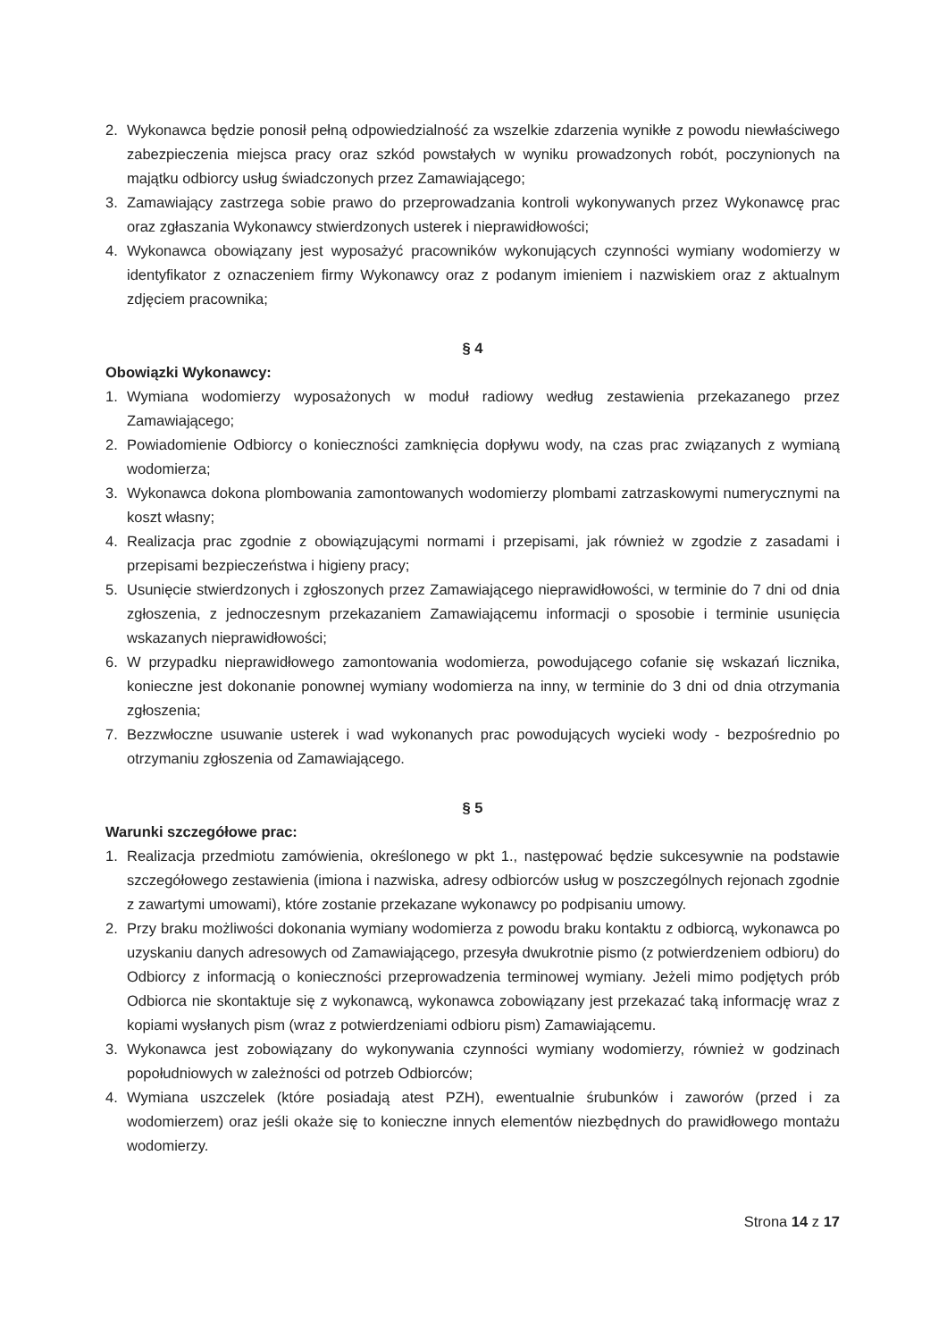2. Wykonawca będzie ponosił pełną odpowiedzialność za wszelkie zdarzenia wynikłe z powodu niewłaściwego zabezpieczenia miejsca pracy oraz szkód powstałych w wyniku prowadzonych robót, poczynionych na majątku odbiorcy usług świadczonych przez Zamawiającego;
3. Zamawiający zastrzega sobie prawo do przeprowadzania kontroli wykonywanych przez Wykonawcę prac oraz zgłaszania Wykonawcy stwierdzonych usterek i nieprawidłowości;
4. Wykonawca obowiązany jest wyposażyć pracowników wykonujących czynności wymiany wodomierzy w identyfikator z oznaczeniem firmy Wykonawcy oraz z podanym imieniem i nazwiskiem oraz z aktualnym zdjęciem pracownika;
§ 4
Obowiązki Wykonawcy:
1. Wymiana wodomierzy wyposażonych w moduł radiowy według zestawienia przekazanego przez Zamawiającego;
2. Powiadomienie Odbiorcy o konieczności zamknięcia dopływu wody, na czas prac związanych z wymianą wodomierza;
3. Wykonawca dokona plombowania zamontowanych wodomierzy plombami zatrzaskowymi numerycznymi na koszt własny;
4. Realizacja prac zgodnie z obowiązującymi normami i przepisami, jak również w zgodzie z zasadami i przepisami bezpieczeństwa i higieny pracy;
5. Usunięcie stwierdzonych i zgłoszonych przez Zamawiającego nieprawidłowości, w terminie do 7 dni od dnia zgłoszenia, z jednoczesnym przekazaniem Zamawiającemu informacji o sposobie i terminie usunięcia wskazanych nieprawidłowości;
6. W przypadku nieprawidłowego zamontowania wodomierza, powodującego cofanie się wskazań licznika, konieczne jest dokonanie ponownej wymiany wodomierza na inny, w terminie do 3 dni od dnia otrzymania zgłoszenia;
7. Bezzwłoczne usuwanie usterek i wad wykonanych prac powodujących wycieki wody - bezpośrednio po otrzymaniu zgłoszenia od Zamawiającego.
§ 5
Warunki szczegółowe prac:
1. Realizacja przedmiotu zamówienia, określonego w pkt 1., następować będzie sukcesywnie na podstawie szczegółowego zestawienia (imiona i nazwiska, adresy odbiorców usług w poszczególnych rejonach zgodnie z zawartymi umowami), które zostanie przekazane wykonawcy po podpisaniu umowy.
2. Przy braku możliwości dokonania wymiany wodomierza z powodu braku kontaktu z odbiorcą, wykonawca po uzyskaniu danych adresowych od Zamawiającego, przesyła dwukrotnie pismo (z potwierdzeniem odbioru) do Odbiorcy z informacją o konieczności przeprowadzenia terminowej wymiany. Jeżeli mimo podjętych prób Odbiorca nie skontaktuje się z wykonawcą, wykonawca zobowiązany jest przekazać taką informację wraz z kopiami wysłanych pism (wraz z potwierdzeniami odbioru pism) Zamawiającemu.
3. Wykonawca jest zobowiązany do wykonywania czynności wymiany wodomierzy, również w godzinach popołudniowych w zależności od potrzeb Odbiorców;
4. Wymiana uszczelek (które posiadają atest PZH), ewentualnie śrubunków i zaworów (przed i za wodomierzem) oraz jeśli okaże się to konieczne innych elementów niezbędnych do prawidłowego montażu wodomierzy.
Strona 14 z 17